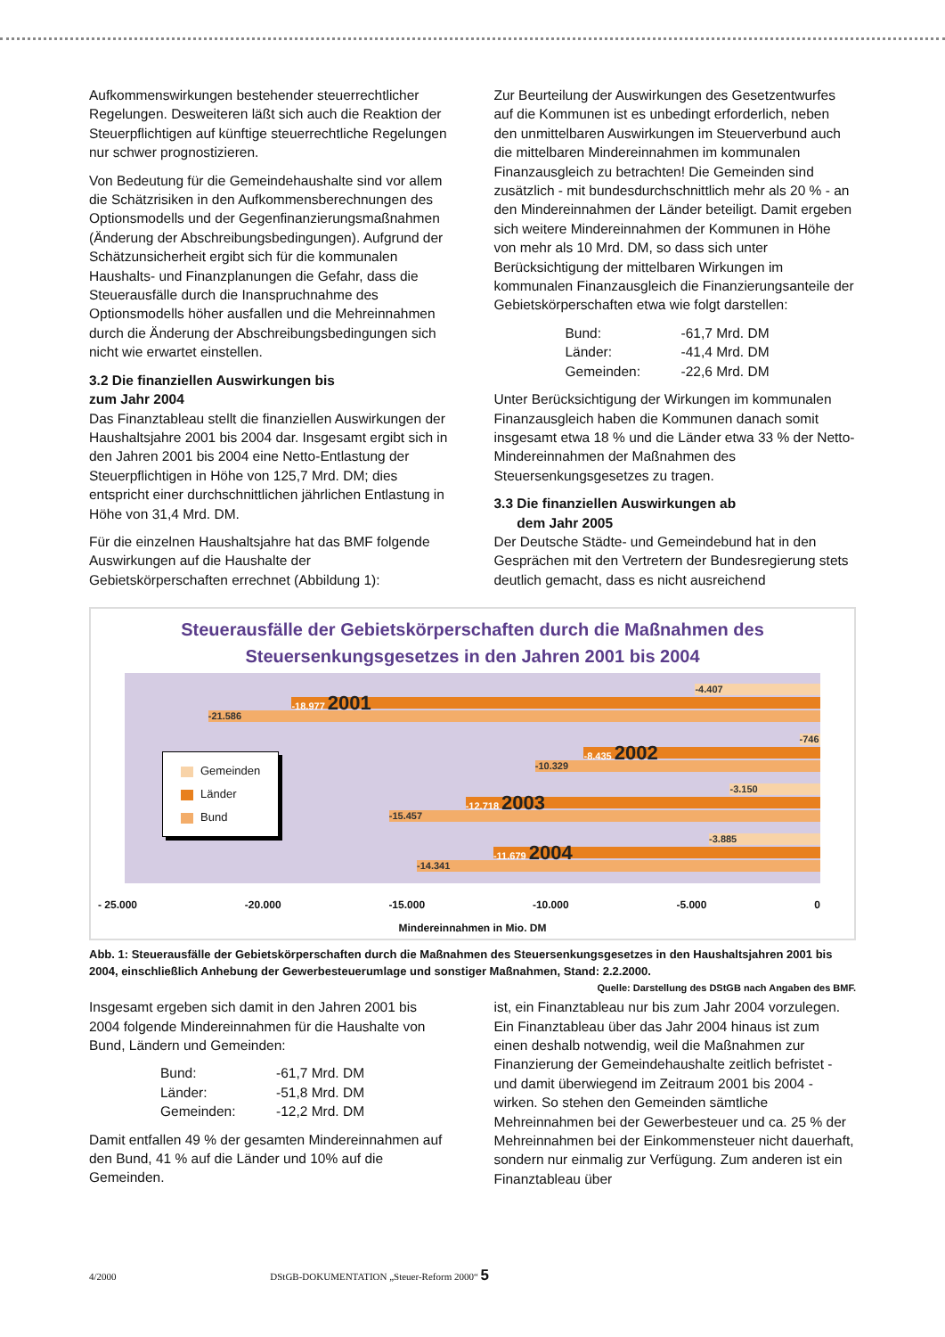Aufkommenswirkungen bestehender steuerrechtlicher Regelungen. Desweiteren läßt sich auch die Reaktion der Steuerpflichtigen auf künftige steuerrechtliche Regelungen nur schwer prognostizieren.
Von Bedeutung für die Gemeindehaushalte sind vor allem die Schätzrisiken in den Aufkommensberechnungen des Optionsmodells und der Gegenfinanzierungsmaßnahmen (Änderung der Abschreibungsbedingungen). Aufgrund der Schätzunsicherheit ergibt sich für die kommunalen Haushalts- und Finanzplanungen die Gefahr, dass die Steuerausfälle durch die Inanspruchnahme des Optionsmodells höher ausfallen und die Mehreinnahmen durch die Änderung der Abschreibungsbedingungen sich nicht wie erwartet einstellen.
3.2 Die finanziellen Auswirkungen bis
zum Jahr 2004
Das Finanztableau stellt die finanziellen Auswirkungen der Haushaltsjahre 2001 bis 2004 dar. Insgesamt ergibt sich in den Jahren 2001 bis 2004 eine Netto-Entlastung der Steuerpflichtigen in Höhe von 125,7 Mrd. DM; dies entspricht einer durchschnittlichen jährlichen Entlastung in Höhe von 31,4 Mrd. DM.
Für die einzelnen Haushaltsjahre hat das BMF folgende Auswirkungen auf die Haushalte der Gebietskörperschaften errechnet (Abbildung 1):
Zur Beurteilung der Auswirkungen des Gesetzentwurfes auf die Kommunen ist es unbedingt erforderlich, neben den unmittelbaren Auswirkungen im Steuerverbund auch die mittelbaren Mindereinnahmen im kommunalen Finanzausgleich zu betrachten! Die Gemeinden sind zusätzlich - mit bundesdurchschnittlich mehr als 20 % - an den Mindereinnahmen der Länder beteiligt. Damit ergeben sich weitere Mindereinnahmen der Kommunen in Höhe von mehr als 10 Mrd. DM, so dass sich unter Berücksichtigung der mittelbaren Wirkungen im kommunalen Finanzausgleich die Finanzierungsanteile der Gebietskörperschaften etwa wie folgt darstellen:
Bund: -61,7 Mrd. DM Länder: -41,4 Mrd. DM Gemeinden: -22,6 Mrd. DM
Unter Berücksichtigung der Wirkungen im kommunalen Finanzausgleich haben die Kommunen danach somit insgesamt etwa 18 % und die Länder etwa 33 % der Netto-Mindereinnahmen der Maßnahmen des Steuersenkungsgesetzes zu tragen.
3.3 Die finanziellen Auswirkungen ab
dem Jahr 2005
Der Deutsche Städte- und Gemeindebund hat in den Gesprächen mit den Vertretern der Bundesregierung stets deutlich gemacht, dass es nicht ausreichend
Steuerausfälle der Gebietskörperschaften durch die Maßnahmen des
Steuersenkungsgesetzes in den Jahren 2001 bis 2004
-4.407
-18.977 2001
-21.586
-746
-8.435 2002
-10.329
-3.150
-12.718 2003
-15.457
-3.885
-11.679 2004
-14.341
Gemeinden
Länder
Bund
- 25.000 -20.000 -15.000 -10.000 -5.000 0
Mindereinnahmen in Mio. DM
Abb. 1: Steuerausfälle der Gebietskörperschaften durch die Maßnahmen des Steuersenkungsgesetzes in den Haushaltsjahren 2001 bis 2004, einschließlich Anhebung der Gewerbesteuerumlage und sonstiger Maßnahmen, Stand: 2.2.2000. Quelle: Darstellung des DStGB nach Angaben des BMF.
Insgesamt ergeben sich damit in den Jahren 2001 bis 2004 folgende Mindereinnahmen für die Haushalte von Bund, Ländern und Gemeinden:
Bund: -61,7 Mrd. DM Länder: -51,8 Mrd. DM Gemeinden: -12,2 Mrd. DM
Damit entfallen 49 % der gesamten Mindereinnahmen auf den Bund, 41 % auf die Länder und 10% auf die Gemeinden.
ist, ein Finanztableau nur bis zum Jahr 2004 vorzulegen. Ein Finanztableau über das Jahr 2004 hinaus ist zum einen deshalb notwendig, weil die Maßnahmen zur Finanzierung der Gemeindehaushalte zeitlich befristet - und damit überwiegend im Zeitraum 2001 bis 2004 - wirken. So stehen den Gemeinden sämtliche Mehreinnahmen bei der Gewerbesteuer und ca. 25 % der Mehreinnahmen bei der Einkommensteuer nicht dauerhaft, sondern nur einmalig zur Verfügung. Zum anderen ist ein Finanztableau über
4/2000 DStGB-DOKUMENTATION „Steuer-Reform 2000“ 5